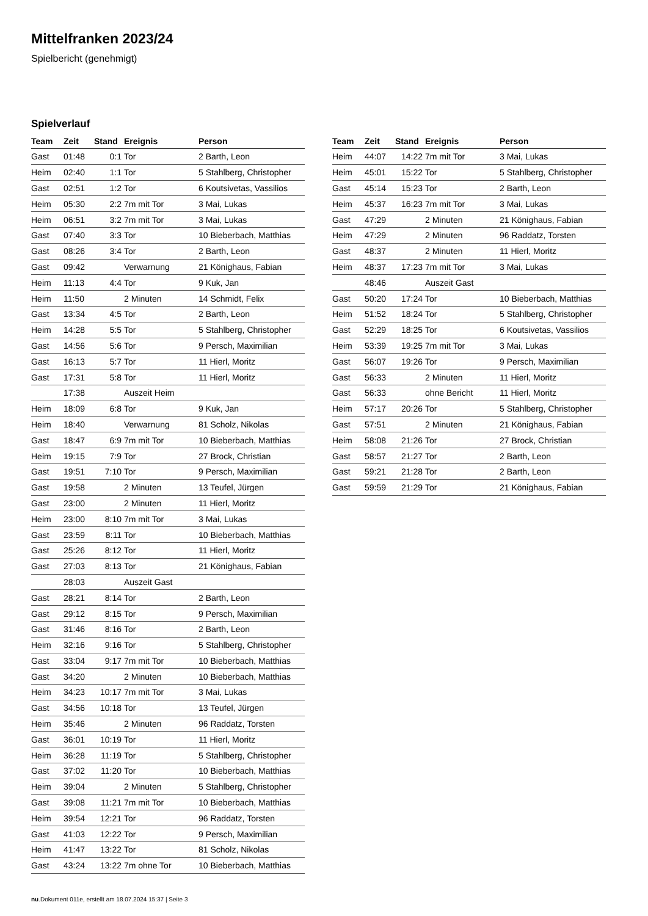Mittelfranken 2023/24
Spielbericht (genehmigt)
Spielverlauf
| Team | Zeit | Stand | Ereignis | Person |
| --- | --- | --- | --- | --- |
| Gast | 01:48 | 0:1 | Tor | 2 Barth, Leon |
| Heim | 02:40 | 1:1 | Tor | 5 Stahlberg, Christopher |
| Gast | 02:51 | 1:2 | Tor | 6 Koutsivetas, Vassilios |
| Heim | 05:30 | 2:2 | 7m mit Tor | 3 Mai, Lukas |
| Heim | 06:51 | 3:2 | 7m mit Tor | 3 Mai, Lukas |
| Gast | 07:40 | 3:3 | Tor | 10 Bieberbach, Matthias |
| Gast | 08:26 | 3:4 | Tor | 2 Barth, Leon |
| Gast | 09:42 | | Verwarnung | 21 Könighaus, Fabian |
| Heim | 11:13 | 4:4 | Tor | 9 Kuk, Jan |
| Heim | 11:50 | | 2 Minuten | 14 Schmidt, Felix |
| Gast | 13:34 | 4:5 | Tor | 2 Barth, Leon |
| Heim | 14:28 | 5:5 | Tor | 5 Stahlberg, Christopher |
| Gast | 14:56 | 5:6 | Tor | 9 Persch, Maximilian |
| Gast | 16:13 | 5:7 | Tor | 11 Hierl, Moritz |
| Gast | 17:31 | 5:8 | Tor | 11 Hierl, Moritz |
| | 17:38 | | Auszeit Heim | |
| Heim | 18:09 | 6:8 | Tor | 9 Kuk, Jan |
| Heim | 18:40 | | Verwarnung | 81 Scholz, Nikolas |
| Gast | 18:47 | 6:9 | 7m mit Tor | 10 Bieberbach, Matthias |
| Heim | 19:15 | 7:9 | Tor | 27 Brock, Christian |
| Gast | 19:51 | 7:10 | Tor | 9 Persch, Maximilian |
| Gast | 19:58 | | 2 Minuten | 13 Teufel, Jürgen |
| Gast | 23:00 | | 2 Minuten | 11 Hierl, Moritz |
| Heim | 23:00 | 8:10 | 7m mit Tor | 3 Mai, Lukas |
| Gast | 23:59 | 8:11 | Tor | 10 Bieberbach, Matthias |
| Gast | 25:26 | 8:12 | Tor | 11 Hierl, Moritz |
| Gast | 27:03 | 8:13 | Tor | 21 Könighaus, Fabian |
| | 28:03 | | Auszeit Gast | |
| Gast | 28:21 | 8:14 | Tor | 2 Barth, Leon |
| Gast | 29:12 | 8:15 | Tor | 9 Persch, Maximilian |
| Gast | 31:46 | 8:16 | Tor | 2 Barth, Leon |
| Heim | 32:16 | 9:16 | Tor | 5 Stahlberg, Christopher |
| Gast | 33:04 | 9:17 | 7m mit Tor | 10 Bieberbach, Matthias |
| Gast | 34:20 | | 2 Minuten | 10 Bieberbach, Matthias |
| Heim | 34:23 | 10:17 | 7m mit Tor | 3 Mai, Lukas |
| Gast | 34:56 | 10:18 | Tor | 13 Teufel, Jürgen |
| Heim | 35:46 | | 2 Minuten | 96 Raddatz, Torsten |
| Gast | 36:01 | 10:19 | Tor | 11 Hierl, Moritz |
| Heim | 36:28 | 11:19 | Tor | 5 Stahlberg, Christopher |
| Gast | 37:02 | 11:20 | Tor | 10 Bieberbach, Matthias |
| Heim | 39:04 | | 2 Minuten | 5 Stahlberg, Christopher |
| Gast | 39:08 | 11:21 | 7m mit Tor | 10 Bieberbach, Matthias |
| Heim | 39:54 | 12:21 | Tor | 96 Raddatz, Torsten |
| Gast | 41:03 | 12:22 | Tor | 9 Persch, Maximilian |
| Heim | 41:47 | 13:22 | Tor | 81 Scholz, Nikolas |
| Gast | 43:24 | 13:22 | 7m ohne Tor | 10 Bieberbach, Matthias |
| Team | Zeit | Stand | Ereignis | Person |
| --- | --- | --- | --- | --- |
| Heim | 44:07 | 14:22 | 7m mit Tor | 3 Mai, Lukas |
| Heim | 45:01 | 15:22 | Tor | 5 Stahlberg, Christopher |
| Gast | 45:14 | 15:23 | Tor | 2 Barth, Leon |
| Heim | 45:37 | 16:23 | 7m mit Tor | 3 Mai, Lukas |
| Gast | 47:29 | | 2 Minuten | 21 Könighaus, Fabian |
| Heim | 47:29 | | 2 Minuten | 96 Raddatz, Torsten |
| Gast | 48:37 | | 2 Minuten | 11 Hierl, Moritz |
| Heim | 48:37 | 17:23 | 7m mit Tor | 3 Mai, Lukas |
| | 48:46 | | Auszeit Gast | |
| Gast | 50:20 | 17:24 | Tor | 10 Bieberbach, Matthias |
| Heim | 51:52 | 18:24 | Tor | 5 Stahlberg, Christopher |
| Gast | 52:29 | 18:25 | Tor | 6 Koutsivetas, Vassilios |
| Heim | 53:39 | 19:25 | 7m mit Tor | 3 Mai, Lukas |
| Gast | 56:07 | 19:26 | Tor | 9 Persch, Maximilian |
| Gast | 56:33 | | 2 Minuten | 11 Hierl, Moritz |
| Gast | 56:33 | | ohne Bericht | 11 Hierl, Moritz |
| Heim | 57:17 | 20:26 | Tor | 5 Stahlberg, Christopher |
| Gast | 57:51 | | 2 Minuten | 21 Könighaus, Fabian |
| Heim | 58:08 | 21:26 | Tor | 27 Brock, Christian |
| Gast | 58:57 | 21:27 | Tor | 2 Barth, Leon |
| Gast | 59:21 | 21:28 | Tor | 2 Barth, Leon |
| Gast | 59:59 | 21:29 | Tor | 21 Könighaus, Fabian |
nu.Dokument 011e, erstellt am 18.07.2024 15:37 | Seite 3